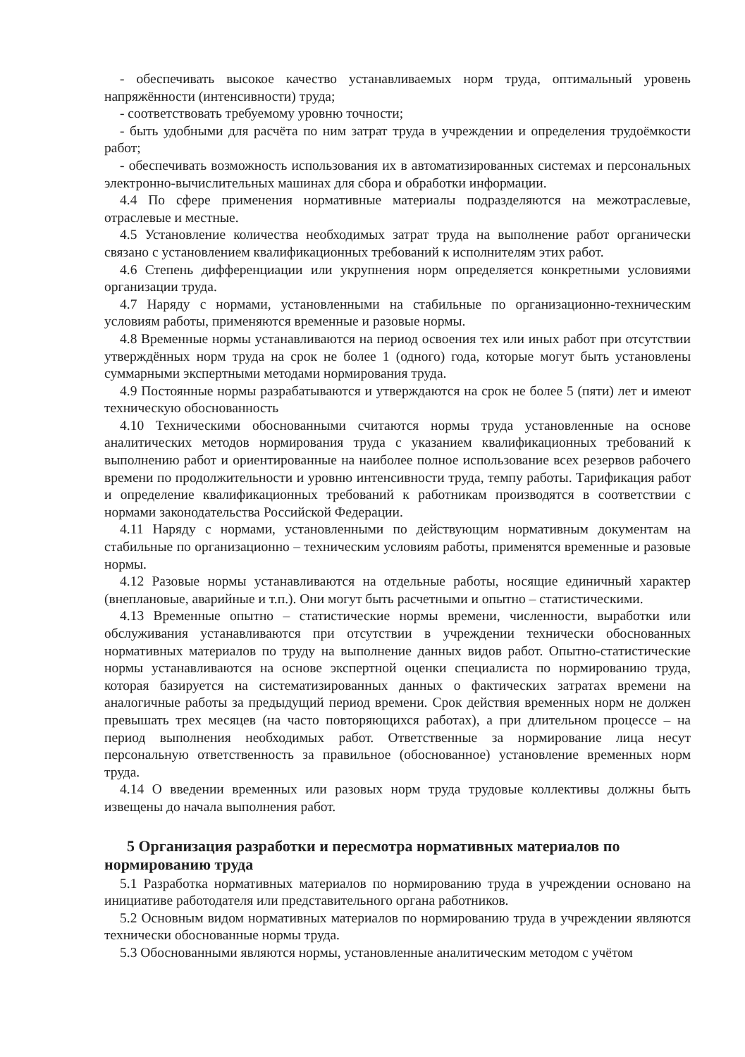- обеспечивать высокое качество устанавливаемых норм труда, оптимальный уровень напряжённости (интенсивности) труда;
- соответствовать требуемому уровню точности;
- быть удобными для расчёта по ним затрат труда в учреждении и определения трудоёмкости работ;
- обеспечивать возможность использования их в автоматизированных системах и персональных электронно-вычислительных машинах для сбора и обработки информации.
4.4 По сфере применения нормативные материалы подразделяются на межотраслевые, отраслевые и местные.
4.5 Установление количества необходимых затрат труда на выполнение работ органически связано с установлением квалификационных требований к исполнителям этих работ.
4.6 Степень дифференциации или укрупнения норм определяется конкретными условиями организации труда.
4.7 Наряду с нормами, установленными на стабильные по организационно-техническим условиям работы, применяются временные и разовые нормы.
4.8 Временные нормы устанавливаются на период освоения тех или иных работ при отсутствии утверждённых норм труда на срок не более 1 (одного) года, которые могут быть установлены суммарными экспертными методами нормирования труда.
4.9 Постоянные нормы разрабатываются и утверждаются на срок не более 5 (пяти) лет и имеют техническую обоснованность
4.10 Техническими обоснованными считаются нормы труда установленные на основе аналитических методов нормирования труда с указанием квалификационных требований к выполнению работ и ориентированные на наиболее полное использование всех резервов рабочего времени по продолжительности и уровню интенсивности труда, темпу работы. Тарификация работ и определение квалификационных требований к работникам производятся в соответствии с нормами законодательства Российской Федерации.
4.11 Наряду с нормами, установленными по действующим нормативным документам на стабильные по организационно – техническим условиям работы, применятся временные и разовые нормы.
4.12 Разовые нормы устанавливаются на отдельные работы, носящие единичный характер (внеплановые, аварийные и т.п.). Они могут быть расчетными и опытно – статистическими.
4.13 Временные опытно – статистические нормы времени, численности, выработки или обслуживания устанавливаются при отсутствии в учреждении технически обоснованных нормативных материалов по труду на выполнение данных видов работ. Опытно-статистические нормы устанавливаются на основе экспертной оценки специалиста по нормированию труда, которая базируется на систематизированных данных о фактических затратах времени на аналогичные работы за предыдущий период времени. Срок действия временных норм не должен превышать трех месяцев (на часто повторяющихся работах), а при длительном процессе – на период выполнения необходимых работ. Ответственные за нормирование лица несут персональную ответственность за правильное (обоснованное) установление временных норм труда.
4.14 О введении временных или разовых норм труда трудовые коллективы должны быть извещены до начала выполнения работ.
5 Организация разработки и пересмотра нормативных материалов по нормированию труда
5.1 Разработка нормативных материалов по нормированию труда в учреждении основано на инициативе работодателя или представительного органа работников.
5.2 Основным видом нормативных материалов по нормированию труда в учреждении являются технически обоснованные нормы труда.
5.3 Обоснованными являются нормы, установленные аналитическим методом с учётом